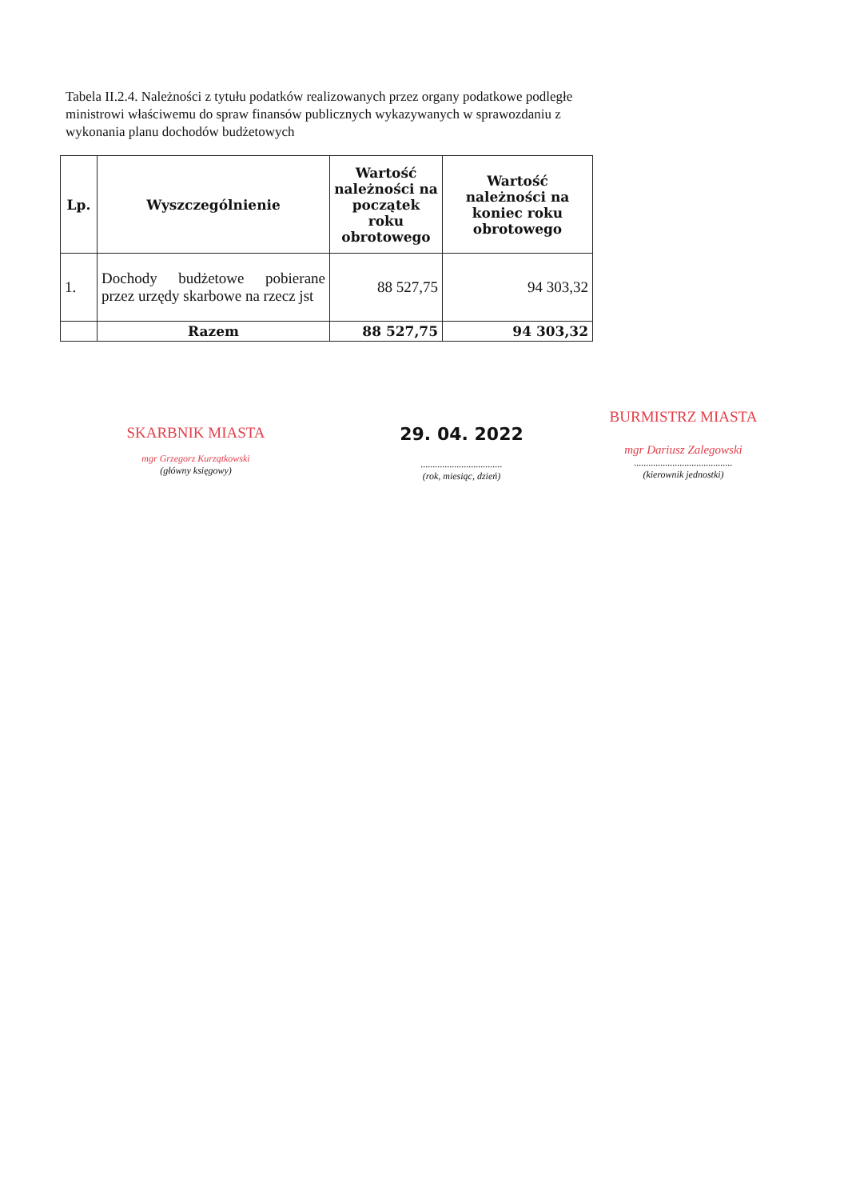Tabela II.2.4. Należności z tytułu podatków realizowanych przez organy podatkowe podległe ministrowi właściwemu do spraw finansów publicznych wykazywanych w sprawozdaniu z wykonania planu dochodów budżetowych
| Lp. | Wyszczególnienie | Wartość należności na początek roku obrotowego | Wartość należności na koniec roku obrotowego |
| --- | --- | --- | --- |
| 1. | Dochody budżetowe pobierane przez urzędy skarbowe na rzecz jst | 88 527,75 | 94 303,32 |
| | Razem | 88 527,75 | 94 303,32 |
SKARBNIK MIASTA
mgr Grzegorz Kurzątkowski
(główny księgowy)
29. 04. 2022
..................................
(rok, miesiąc, dzień)
BURMISTRZ MIASTA
mgr Dariusz Zalegowski
.........................................
(kierownik jednostki)